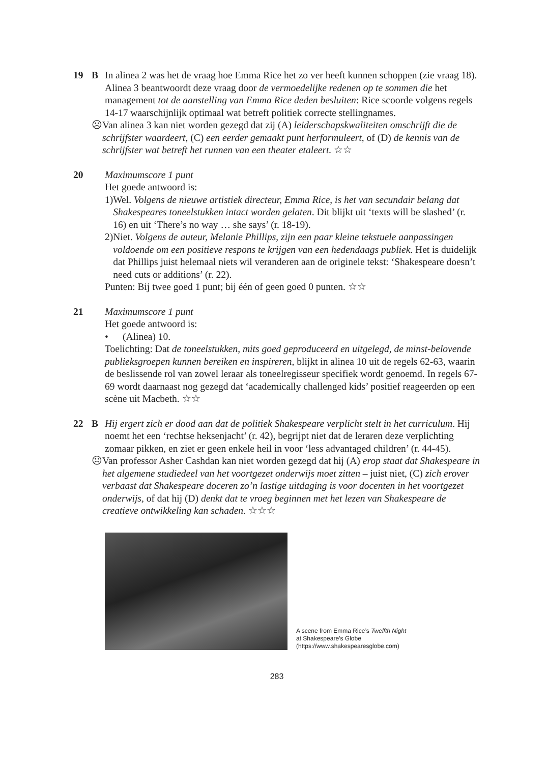19 B In alinea 2 was het de vraag hoe Emma Rice het zo ver heeft kunnen schoppen (zie vraag 18). Alinea 3 beantwoordt deze vraag door de vermoedelijke redenen op te sommen die het management tot de aanstelling van Emma Rice deden besluiten: Rice scoorde volgens regels 14-17 waarschijnlijk optimaal wat betreft politiek correcte stellingnames.
☹ Van alinea 3 kan niet worden gezegd dat zij (A) leiderschapskwaliteiten omschrijft die de schrijfster waardeert, (C) een eerder gemaakt punt herformuleert, of (D) de kennis van de schrijfster wat betreft het runnen van een theater etaleert. ☆☆
20 Maximumscore 1 punt
Het goede antwoord is:
1) Wel. Volgens de nieuwe artistiek directeur, Emma Rice, is het van secundair belang dat Shakespeares toneelstukken intact worden gelaten. Dit blijkt uit ‘texts will be slashed’ (r. 16) en uit ‘There’s no way … she says’ (r. 18-19).
2) Niet. Volgens de auteur, Melanie Phillips, zijn een paar kleine tekstuele aanpassingen voldoende om een positieve respons te krijgen van een hedendaags publiek. Het is duidelijk dat Phillips juist helemaal niets wil veranderen aan de originele tekst: ‘Shakespeare doesn’t need cuts or additions’ (r. 22).
Punten: Bij twee goed 1 punt; bij één of geen goed 0 punten. ☆☆
21 Maximumscore 1 punt
Het goede antwoord is:
• (Alinea) 10.
Toelichting: Dat de toneelstukken, mits goed geproduceerd en uitgelegd, de minst-belovende publieksgroepen kunnen bereiken en inspireren, blijkt in alinea 10 uit de regels 62-63, waarin de beslissende rol van zowel leraar als toneelregisseur specifiek wordt genoemd. In regels 67-69 wordt daarnaast nog gezegd dat ‘academically challenged kids’ positief reageerden op een scène uit Macbeth. ☆☆
22 B Hij ergert zich er dood aan dat de politiek Shakespeare verplicht stelt in het curriculum. Hij noemt het een ‘rechtse heksenjacht’ (r. 42), begrijpt niet dat de leraren deze verplichting zomaar pikken, en ziet er geen enkele heil in voor ‘less advantaged children’ (r. 44-45).
☹ Van professor Asher Cashdan kan niet worden gezegd dat hij (A) erop staat dat Shakespeare in het algemene studiedeel van het voortgezet onderwijs moet zitten – juist niet, (C) zich erover verbaast dat Shakespeare doceren zo’n lastige uitdaging is voor docenten in het voortgezet onderwijs, of dat hij (D) denkt dat te vroeg beginnen met het lezen van Shakespeare de creatieve ontwikkeling kan schaden. ☆☆☆
A scene from Emma Rice’s Twelfth Night
at Shakespeare’s Globe
(https://www.shakespearesglobe.com)
283